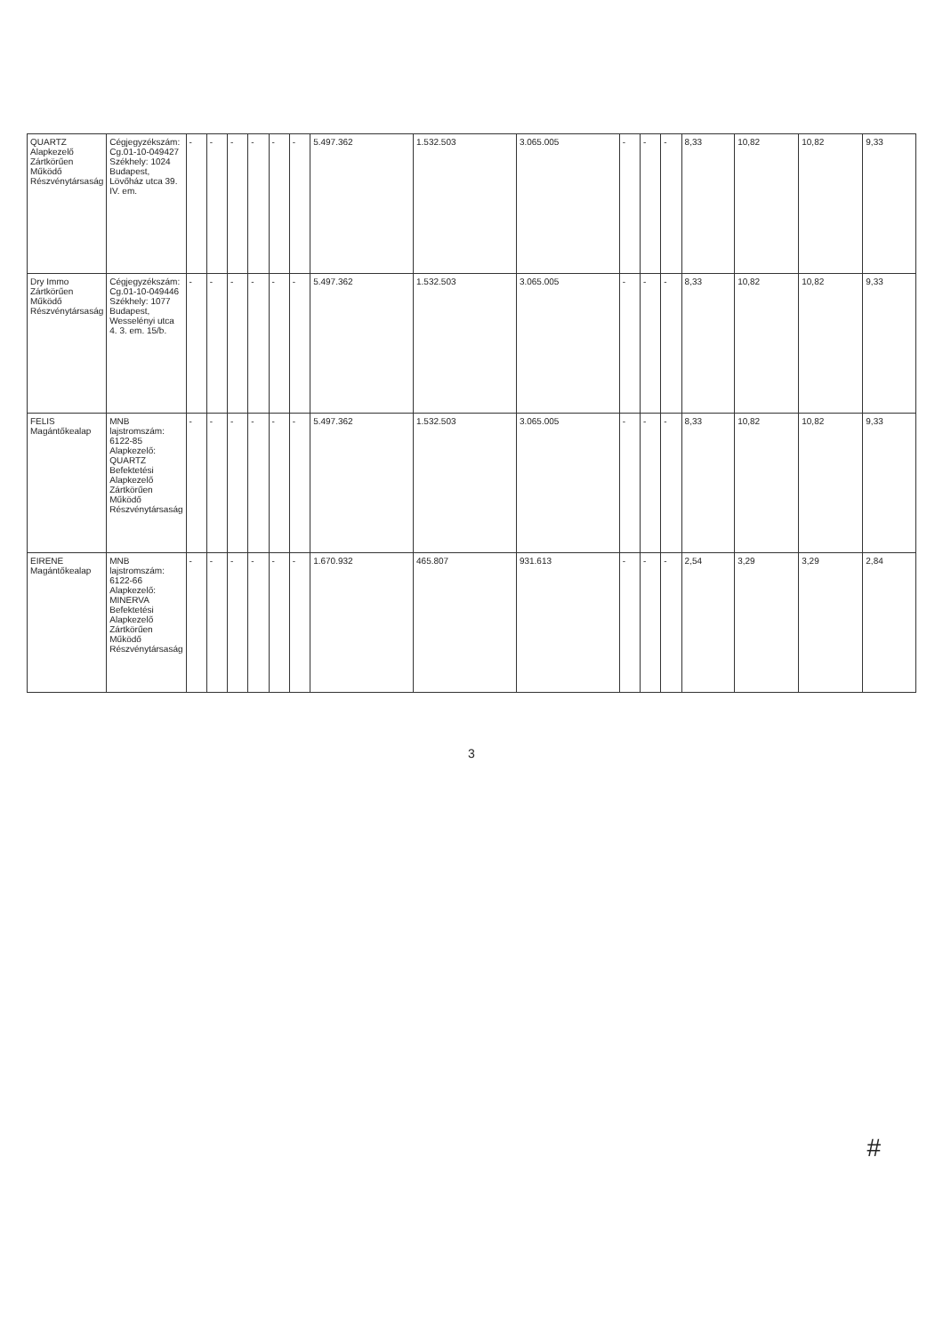| QUARTZ Alapkezelő Zártkörűen Működő Részvénytársaság | Cégjegyzékszám: Cg.01-10-049427 Székhely: 1024 Budapest, Lövőház utca 39. IV. em. | - | - | - | - | - | - | 5.497.362 | 1.532.503 | 3.065.005 | - | - | - | 8,33 | 10,82 | 10,82 | 9,33 |
| Dry Immo Zártkörűen Működő Részvénytársaság | Cégjegyzékszám: Cg.01-10-049446 Székhely: 1077 Budapest, Wesselényi utca 4. 3. em. 15/b. | - | - | - | - | - | - | 5.497.362 | 1.532.503 | 3.065.005 | - | - | - | 8,33 | 10,82 | 10,82 | 9,33 |
| FELIS Magántőkealap | MNB lajstromszám: 6122-85 Alapkezelő: QUARTZ Befektetési Alapkezelő Zártkörűen Működő Részvénytársaság | - | - | - | - | - | - | 5.497.362 | 1.532.503 | 3.065.005 | - | - | - | 8,33 | 10,82 | 10,82 | 9,33 |
| EIRENE Magántőkealap | MNB lajstromszám: 6122-66 Alapkezelő: MINERVA Befektetési Alapkezelő Zártkörűen Működő Részvénytársaság | - | - | - | - | - | - | 1.670.932 | 465.807 | 931.613 | - | - | - | 2,54 | 3,29 | 3,29 | 2,84 |
3
#